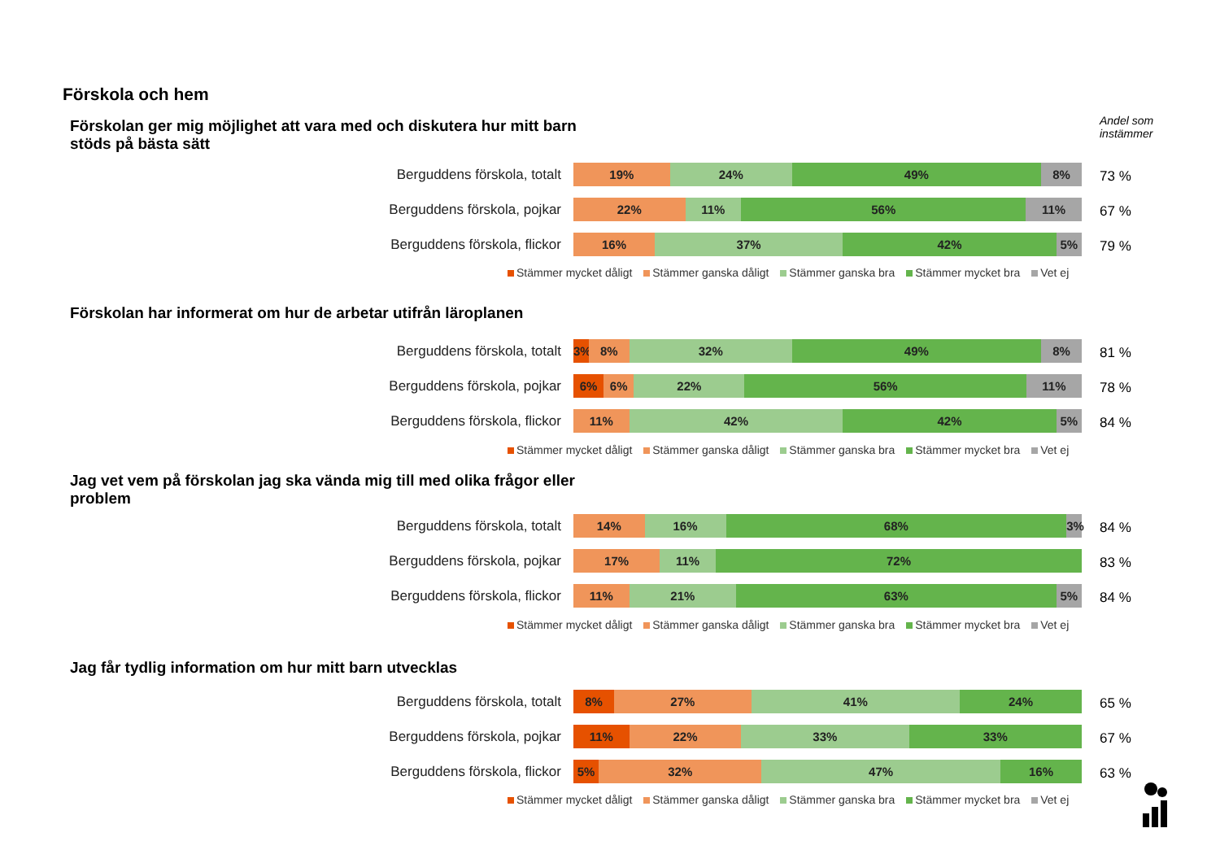Förskola och hem
Andel som
instämmer
Förskolan ger mig möjlighet att vara med och diskutera hur mitt barn stöds på bästa sätt
Berguddens förskola, totalt 19% 24% 49% 8% 73 %
Berguddens förskola, pojkar 22% 11% 56% 11% 67 %
Berguddens förskola, flickor 16% 37% 42% 5% 79 %
Stämmer mycket dåligt Stämmer ganska dåligt Stämmer ganska bra Stämmer mycket bra Vet ej
Förskolan har informerat om hur de arbetar utifrån läroplanen
Berguddens förskola, totalt 3% 8% 32% 49% 8% 81 %
Berguddens förskola, pojkar 6% 6% 22% 56% 11% 78 %
Berguddens förskola, flickor 11% 42% 42% 5% 84 %
Stämmer mycket dåligt Stämmer ganska dåligt Stämmer ganska bra Stämmer mycket bra Vet ej
Jag vet vem på förskolan jag ska vända mig till med olika frågor eller problem
Berguddens förskola, totalt 14% 16% 68% 3% 84 %
Berguddens förskola, pojkar 17% 11% 72% 83 %
Berguddens förskola, flickor 11% 21% 63% 5% 84 %
Stämmer mycket dåligt Stämmer ganska dåligt Stämmer ganska bra Stämmer mycket bra Vet ej
Jag får tydlig information om hur mitt barn utvecklas
Berguddens förskola, totalt 8% 27% 41% 24% 65 %
Berguddens förskola, pojkar 11% 22% 33% 33% 67 %
Berguddens förskola, flickor 5% 32% 47% 16% 63 %
Stämmer mycket dåligt Stämmer ganska dåligt Stämmer ganska bra Stämmer mycket bra Vet ej